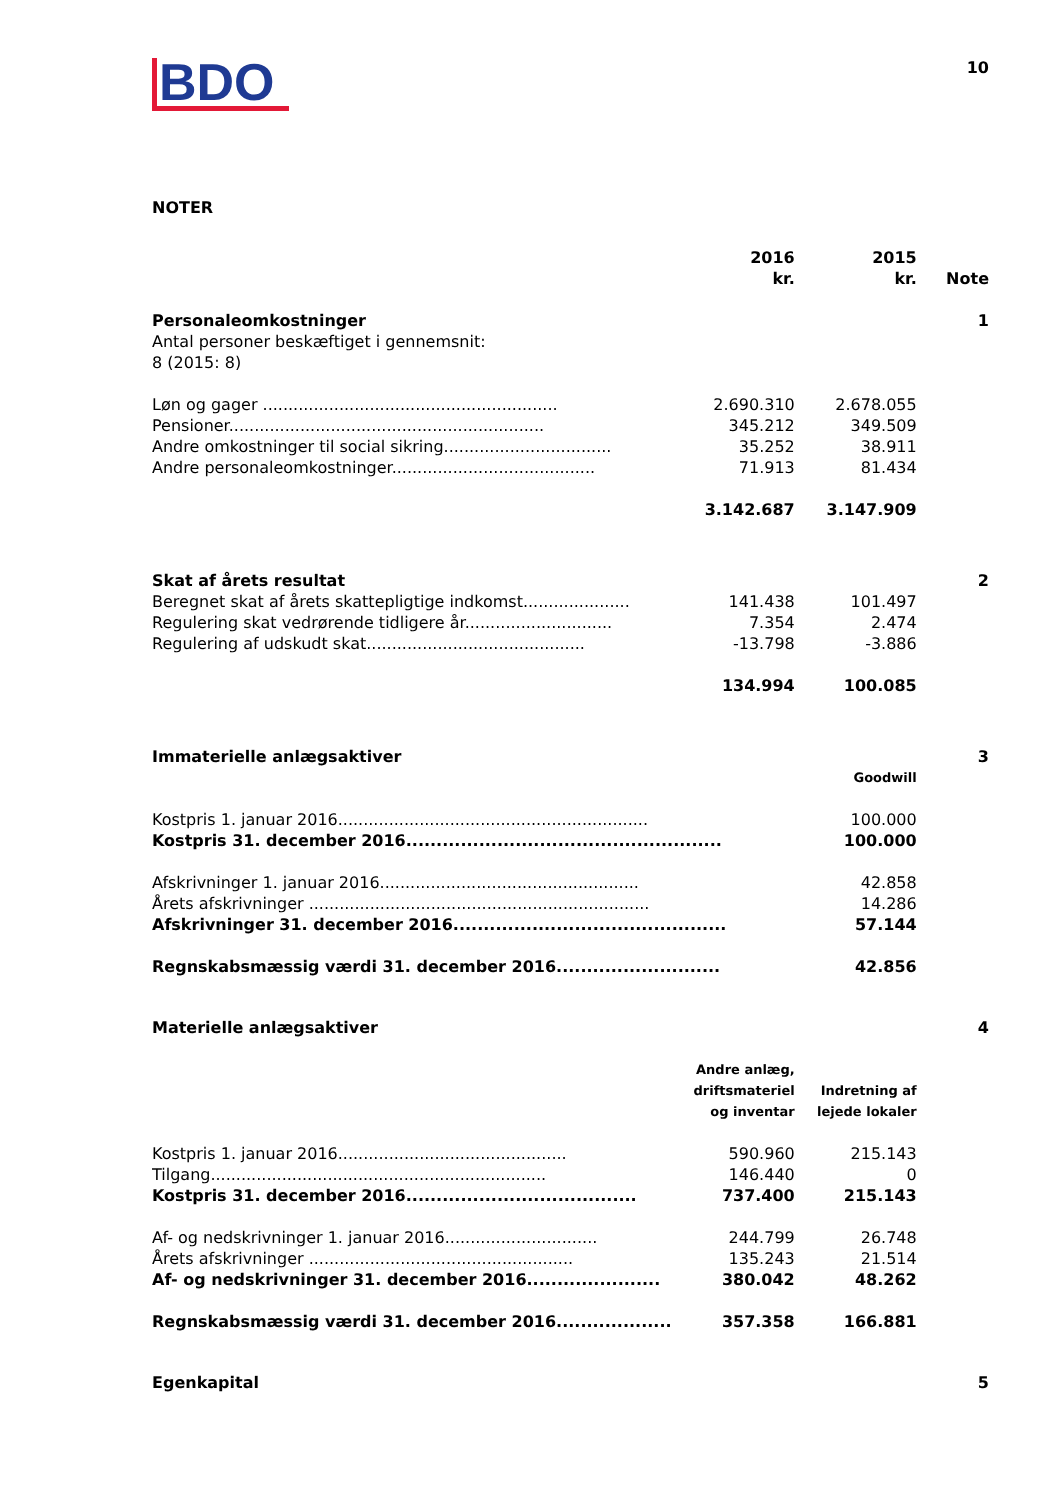BDO
10
NOTER
| | 2016 kr. | 2015 kr. | Note |
| --- | --- | --- | --- |
| Personaleomkostninger | | | 1 |
| Antal personer beskæftiget i gennemsnit: 8 (2015: 8) | | | |
| Løn og gager .......................................................... | 2.690.310 | 2.678.055 | |
| Pensioner.............................................................. | 345.212 | 349.509 | |
| Andre omkostninger til social sikring................................. | 35.252 | 38.911 | |
| Andre personaleomkostninger........................................ | 71.913 | 81.434 | |
| | 3.142.687 | 3.147.909 | |
| Skat af årets resultat | | | 2 |
| Beregnet skat af årets skattepligtige indkomst..................... | 141.438 | 101.497 | |
| Regulering skat vedrørende tidligere år............................. | 7.354 | 2.474 | |
| Regulering af udskudt skat........................................... | -13.798 | -3.886 | |
| | 134.994 | 100.085 | |
| Immaterielle anlægsaktiver | | | 3 |
| | | Goodwill | |
| Kostpris 1. januar 2016............................................................. | | 100.000 | |
| Kostpris 31. december 2016.................................................... | | 100.000 | |
| Afskrivninger 1. januar 2016................................................... | | 42.858 | |
| Årets afskrivninger ................................................................... | | 14.286 | |
| Afskrivninger 31. december 2016............................................. | | 57.144 | |
| Regnskabsmæssig værdi 31. december 2016........................... | | 42.856 | |
| Materielle anlægsaktiver | | | 4 |
| | Andre anlæg, driftsmateriel og inventar | Indretning af lejede lokaler | |
| Kostpris 1. januar 2016............................................. | 590.960 | 215.143 | |
| Tilgang.................................................................. | 146.440 | 0 | |
| Kostpris 31. december 2016...................................... | 737.400 | 215.143 | |
| Af- og nedskrivninger 1. januar 2016.............................. | 244.799 | 26.748 | |
| Årets afskrivninger .................................................... | 135.243 | 21.514 | |
| Af- og nedskrivninger 31. december 2016...................... | 380.042 | 48.262 | |
| Regnskabsmæssig værdi 31. december 2016................... | 357.358 | 166.881 | |
| Egenkapital | | | 5 |